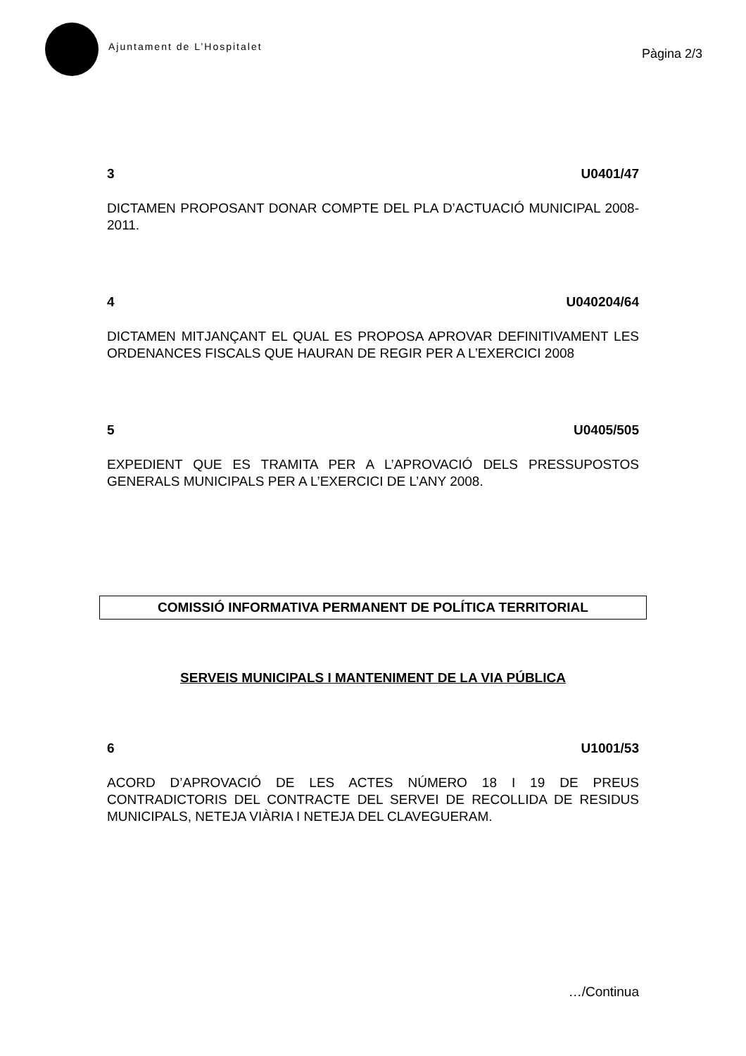Ajuntament de L’Hospitalet
Pàgina 2/3
3 U0401/47
DICTAMEN PROPOSANT DONAR COMPTE DEL PLA D’ACTUACIÓ MUNICIPAL 2008-2011.
4 U040204/64
DICTAMEN MITJANÇANT EL QUAL ES PROPOSA APROVAR DEFINITIVAMENT LES ORDENANCES FISCALS QUE HAURAN DE REGIR PER A L’EXERCICI 2008
5 U0405/505
EXPEDIENT QUE ES TRAMITA PER A L’APROVACIÓ DELS PRESSUPOSTOS GENERALS MUNICIPALS PER A L’EXERCICI DE L’ANY 2008.
COMISSIÓ INFORMATIVA PERMANENT DE POLÍTICA TERRITORIAL
SERVEIS MUNICIPALS I MANTENIMENT DE LA VIA PÚBLICA
6 U1001/53
ACORD D’APROVACIÓ DE LES ACTES NÚMERO 18 I 19 DE PREUS CONTRADICTORIS DEL CONTRACTE DEL SERVEI DE RECOLLIDA DE RESIDUS MUNICIPALS, NETEJA VIÀRIA I NETEJA DEL CLAVEGUERAM.
…/Continua